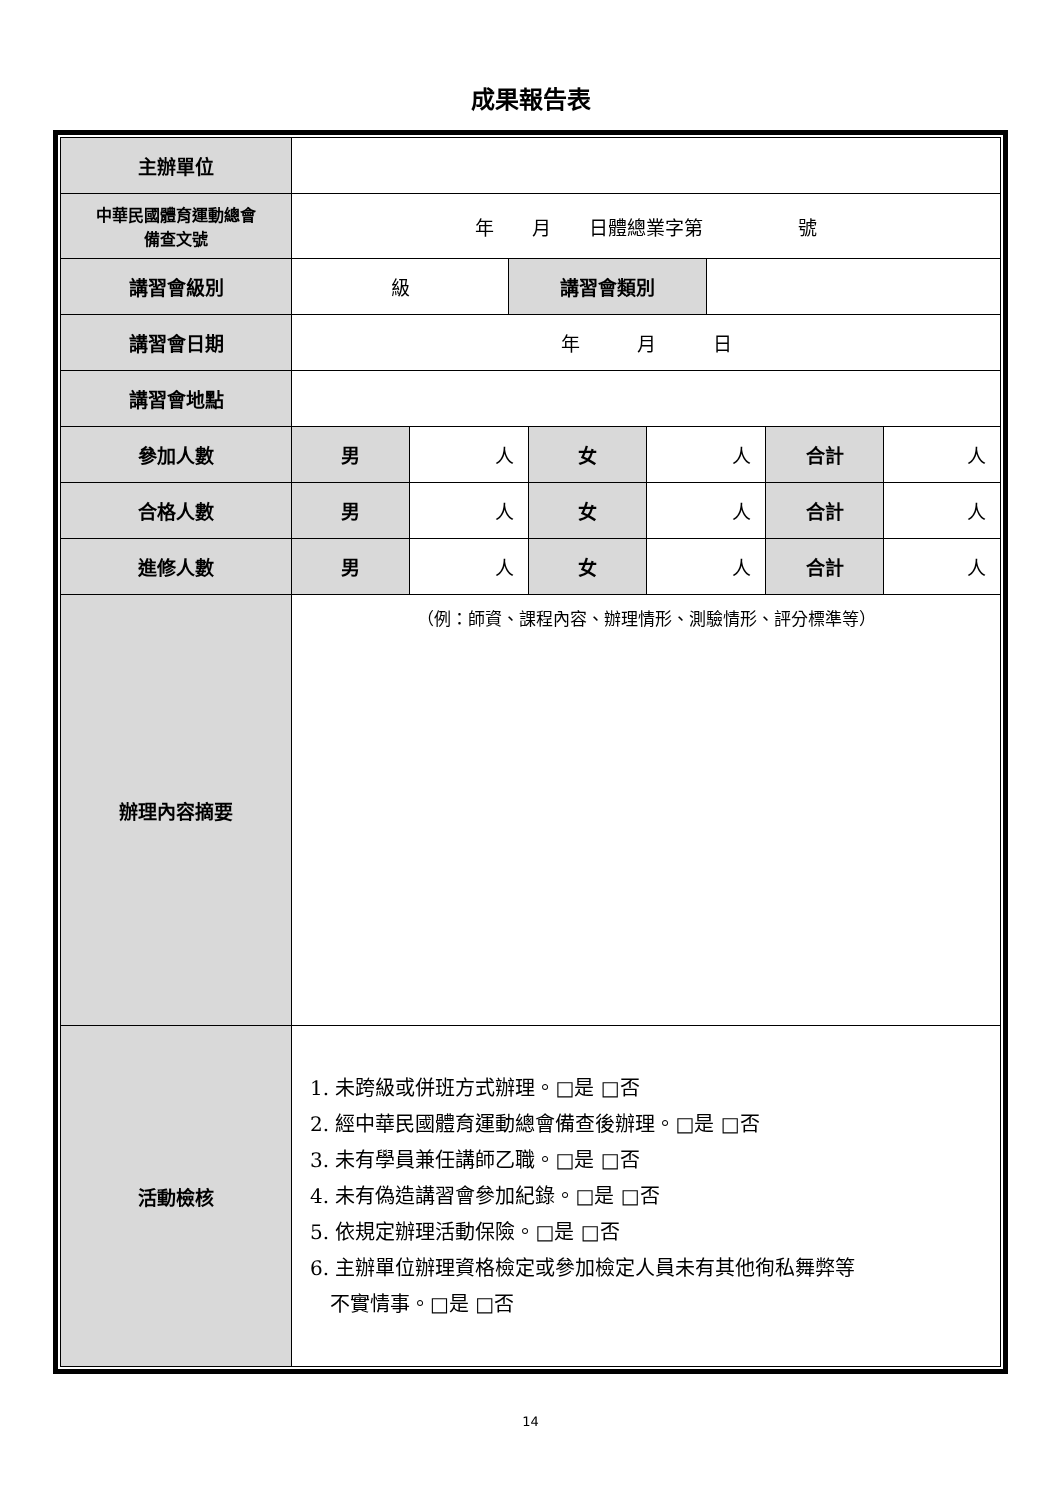成果報告表
| 主辦單位 | | | | | | | | |
| 中華民國體育運動總會 備查文號 | 年 月 日體總業字第 號 | | | | | | | |
| 講習會級別 | 級 | | 講習會類別 | | | | | |
| 講習會日期 | 年 月 日 | | | | | | | |
| 講習會地點 | | | | | | | | |
| 參加人數 | 男 | 人 | | 女 | 人 | | 合計 | 人 |
| 合格人數 | 男 | 人 | | 女 | 人 | | 合計 | 人 |
| 進修人數 | 男 | 人 | | 女 | 人 | | 合計 | 人 |
| 辦理內容摘要 | （例：師資、課程內容、辦理情形、測驗情形、評分標準等） | | | | | | | |
| 活動檢核 | 1. 未跨級或併班方式辦理。□是 □否 2. 經中華民國體育運動總會備查後辦理。□是 □否 3. 未有學員兼任講師乙職。□是 □否 4. 未有偽造講習會參加紀錄。□是 □否 5. 依規定辦理活動保險。□是 □否 6. 主辦單位辦理資格檢定或參加檢定人員未有其他徇私舞弊等 不實情事。□是 □否 | | | | | | | |
14